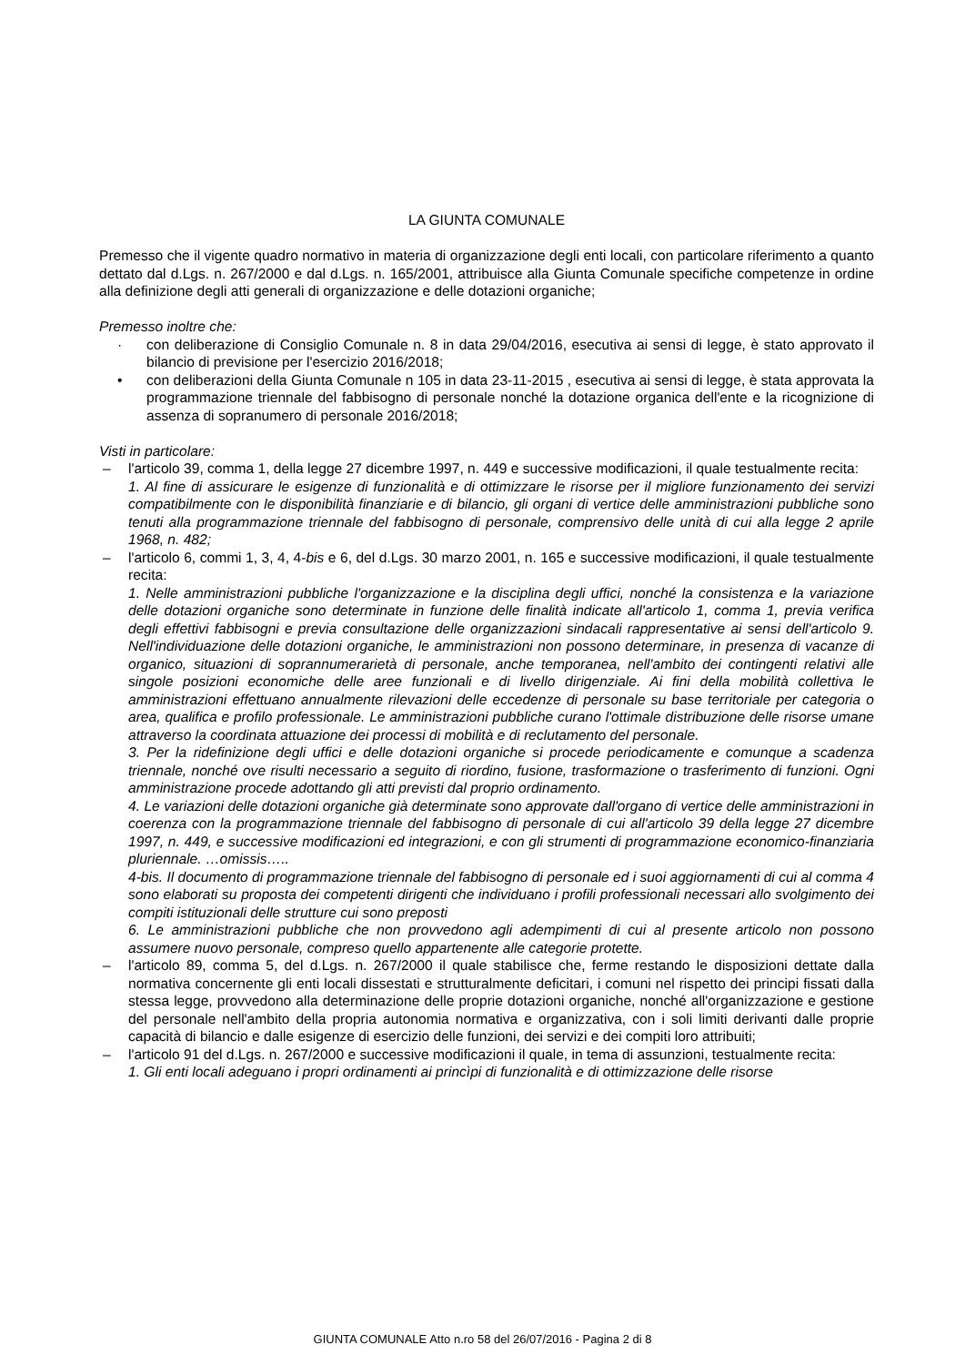LA GIUNTA COMUNALE
Premesso che il vigente quadro normativo in materia di organizzazione degli enti locali, con particolare riferimento a quanto dettato dal d.Lgs. n. 267/2000 e dal d.Lgs. n. 165/2001, attribuisce alla Giunta Comunale specifiche competenze in ordine alla definizione degli atti generali di organizzazione e delle dotazioni organiche;
Premesso inoltre che:
· con deliberazione di Consiglio Comunale n. 8 in data 29/04/2016, esecutiva ai sensi di legge, è stato approvato il bilancio di previsione per l'esercizio 2016/2018;
• con deliberazioni della Giunta Comunale n 105 in data 23-11-2015 , esecutiva ai sensi di legge, è stata approvata la programmazione triennale del fabbisogno di personale nonché la dotazione organica dell'ente e la ricognizione di assenza di sopranumero di personale 2016/2018;
Visti in particolare:
– l'articolo 39, comma 1, della legge 27 dicembre 1997, n. 449 e successive modificazioni, il quale testualmente recita:
1. Al fine di assicurare le esigenze di funzionalità e di ottimizzare le risorse per il migliore funzionamento dei servizi compatibilmente con le disponibilità finanziarie e di bilancio, gli organi di vertice delle amministrazioni pubbliche sono tenuti alla programmazione triennale del fabbisogno di personale, comprensivo delle unità di cui alla legge 2 aprile 1968, n. 482;
– l'articolo 6, commi 1, 3, 4, 4-bis e 6, del d.Lgs. 30 marzo 2001, n. 165 e successive modificazioni, il quale testualmente recita:
1. Nelle amministrazioni pubbliche l'organizzazione e la disciplina degli uffici, nonché la consistenza e la variazione delle dotazioni organiche sono determinate in funzione delle finalità indicate all'articolo 1, comma 1, previa verifica degli effettivi fabbisogni e previa consultazione delle organizzazioni sindacali rappresentative ai sensi dell'articolo 9. Nell'individuazione delle dotazioni organiche, le amministrazioni non possono determinare, in presenza di vacanze di organico, situazioni di soprannumerarietà di personale, anche temporanea, nell'ambito dei contingenti relativi alle singole posizioni economiche delle aree funzionali e di livello dirigenziale. Ai fini della mobilità collettiva le amministrazioni effettuano annualmente rilevazioni delle eccedenze di personale su base territoriale per categoria o area, qualifica e profilo professionale. Le amministrazioni pubbliche curano l'ottimale distribuzione delle risorse umane attraverso la coordinata attuazione dei processi di mobilità e di reclutamento del personale.
3. Per la ridefinizione degli uffici e delle dotazioni organiche si procede periodicamente e comunque a scadenza triennale, nonché ove risulti necessario a seguito di riordino, fusione, trasformazione o trasferimento di funzioni. Ogni amministrazione procede adottando gli atti previsti dal proprio ordinamento.
4. Le variazioni delle dotazioni organiche già determinate sono approvate dall'organo di vertice delle amministrazioni in coerenza con la programmazione triennale del fabbisogno di personale di cui all'articolo 39 della legge 27 dicembre 1997, n. 449, e successive modificazioni ed integrazioni, e con gli strumenti di programmazione economico-finanziaria pluriennale. …omissis…..
4-bis. Il documento di programmazione triennale del fabbisogno di personale ed i suoi aggiornamenti di cui al comma 4 sono elaborati su proposta dei competenti dirigenti che individuano i profili professionali necessari allo svolgimento dei compiti istituzionali delle strutture cui sono preposti
6. Le amministrazioni pubbliche che non provvedono agli adempimenti di cui al presente articolo non possono assumere nuovo personale, compreso quello appartenente alle categorie protette.
– l'articolo 89, comma 5, del d.Lgs. n. 267/2000 il quale stabilisce che, ferme restando le disposizioni dettate dalla normativa concernente gli enti locali dissestati e strutturalmente deficitari, i comuni nel rispetto dei principi fissati dalla stessa legge, provvedono alla determinazione delle proprie dotazioni organiche, nonché all'organizzazione e gestione del personale nell'ambito della propria autonomia normativa e organizzativa, con i soli limiti derivanti dalle proprie capacità di bilancio e dalle esigenze di esercizio delle funzioni, dei servizi e dei compiti loro attribuiti;
– l'articolo 91 del d.Lgs. n. 267/2000 e successive modificazioni il quale, in tema di assunzioni, testualmente recita:
1. Gli enti locali adeguano i propri ordinamenti ai princìpi di funzionalità e di ottimizzazione delle risorse
GIUNTA COMUNALE Atto n.ro 58 del 26/07/2016 - Pagina 2 di 8